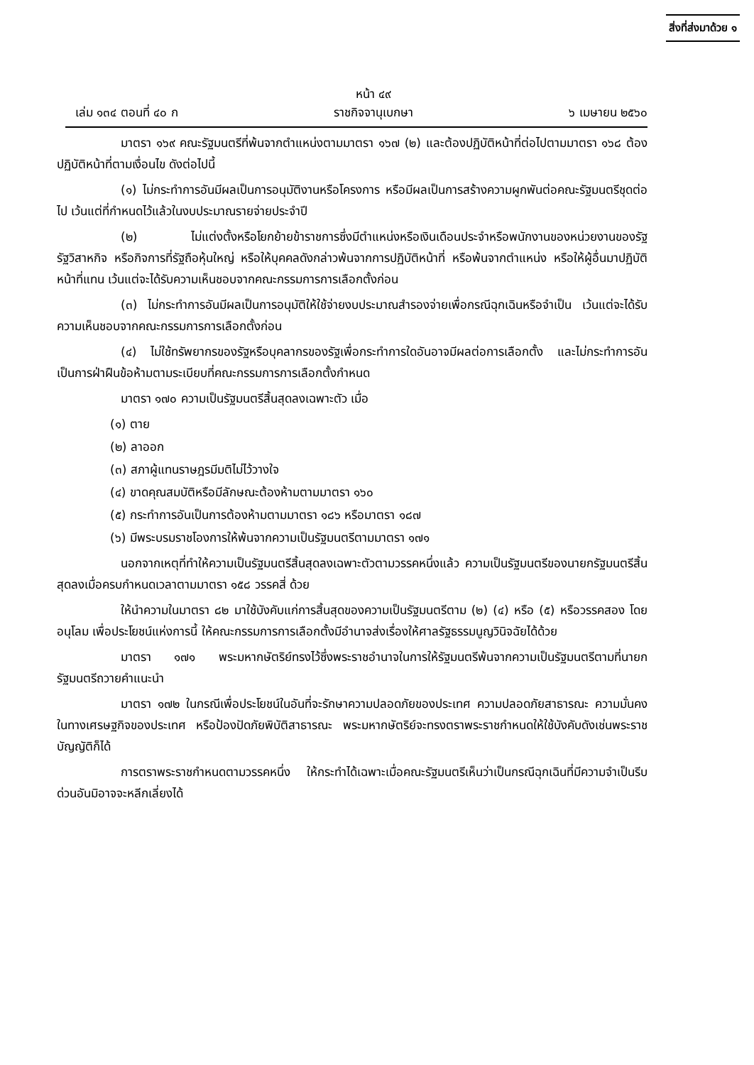สิ่งที่ส่งมาด้วย ๑
เล่ม ๑๓๔ ตอนที่ ๔๐ ก หน้า ๔๙
ราชกิจจานุเบกษา ๖ เมษายน ๒๕๖๐
มาตรา ๑๖๙ คณะรัฐมนตรีที่พ้นจากตำแหน่งตามมาตรา ๑๖๗ (๒) และต้องปฏิบัติหน้าที่ต่อไปตามมาตรา ๑๖๘ ต้องปฏิบัติหน้าที่ตามเงื่อนไข ดังต่อไปนี้
(๑) ไม่กระทำการอันมีผลเป็นการอนุมัติงานหรือโครงการ หรือมีผลเป็นการสร้างความผูกพันต่อคณะรัฐมนตรีชุดต่อไป เว้นแต่ที่กำหนดไว้แล้วในงบประมาณรายจ่ายประจำปี
(๒) ไม่แต่งตั้งหรือโยกย้ายข้าราชการซึ่งมีตำแหน่งหรือเงินเดือนประจำหรือพนักงานของหน่วยงานของรัฐ รัฐวิสาหกิจ หรือกิจการที่รัฐถือหุ้นใหญ่ หรือให้บุคคลดังกล่าวพ้นจากการปฏิบัติหน้าที่ หรือพ้นจากตำแหน่ง หรือให้ผู้อื่นมาปฏิบัติหน้าที่แทน เว้นแต่จะได้รับความเห็นชอบจากคณะกรรมการการเลือกตั้งก่อน
(๓) ไม่กระทำการอันมีผลเป็นการอนุมัติให้ใช้จ่ายงบประมาณสำรองจ่ายเพื่อกรณีฉุกเฉินหรือจำเป็น เว้นแต่จะได้รับความเห็นชอบจากคณะกรรมการการเลือกตั้งก่อน
(๔) ไม่ใช้ทรัพยากรของรัฐหรือบุคลากรของรัฐเพื่อกระทำการใดอันอาจมีผลต่อการเลือกตั้ง และไม่กระทำการอันเป็นการฝ่าฝืนข้อห้ามตามระเบียบที่คณะกรรมการการเลือกตั้งกำหนด
มาตรา ๑๗๐ ความเป็นรัฐมนตรีสิ้นสุดลงเฉพาะตัว เมื่อ
(๑) ตาย
(๒) ลาออก
(๓) สภาผู้แทนราษฎรมีมติไม่ไว้วางใจ
(๔) ขาดคุณสมบัติหรือมีลักษณะต้องห้ามตามมาตรา ๑๖๐
(๕) กระทำการอันเป็นการต้องห้ามตามมาตรา ๑๘๖ หรือมาตรา ๑๘๗
(๖) มีพระบรมราชโองการให้พ้นจากความเป็นรัฐมนตรีตามมาตรา ๑๗๑
นอกจากเหตุที่ทำให้ความเป็นรัฐมนตรีสิ้นสุดลงเฉพาะตัวตามวรรคหนึ่งแล้ว ความเป็นรัฐมนตรีของนายกรัฐมนตรีสิ้นสุดลงเมื่อครบกำหนดเวลาตามมาตรา ๑๕๘ วรรคสี่ ด้วย
ให้นำความในมาตรา ๘๒ มาใช้บังคับแก่การสิ้นสุดของความเป็นรัฐมนตรีตาม (๒) (๔) หรือ (๕) หรือวรรคสอง โดยอนุโลม เพื่อประโยชน์แห่งการนี้ ให้คณะกรรมการการเลือกตั้งมีอำนาจส่งเรื่องให้ศาลรัฐธรรมนูญวินิจฉัยได้ด้วย
มาตรา ๑๗๑ พระมหากษัตริย์ทรงไว้ซึ่งพระราชอำนาจในการให้รัฐมนตรีพ้นจากความเป็นรัฐมนตรีตามที่นายกรัฐมนตรีถวายคำแนะนำ
มาตรา ๑๗๒ ในกรณีเพื่อประโยชน์ในอันที่จะรักษาความปลอดภัยของประเทศ ความปลอดภัยสาธารณะ ความมั่นคงในทางเศรษฐกิจของประเทศ หรือป้องปัดภัยพิบัติสาธารณะ พระมหากษัตริย์จะทรงตราพระราชกำหนดให้ใช้บังคับดังเช่นพระราชบัญญัติก็ได้
การตราพระราชกำหนดตามวรรคหนึ่ง ให้กระทำได้เฉพาะเมื่อคณะรัฐมนตรีเห็นว่าเป็นกรณีฉุกเฉินที่มีความจำเป็นรีบด่วนอันมิอาจจะหลีกเลี่ยงได้